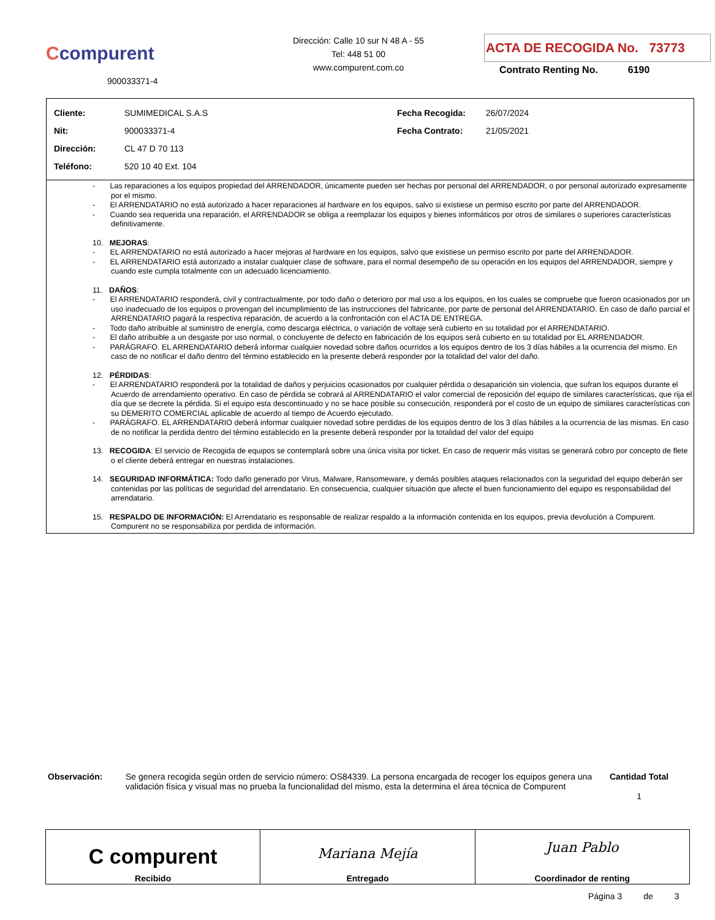Ccompurent
900033371-4
Dirección: Calle 10 sur N 48 A - 55
Tel: 448 51 00
www.compurent.com.co
ACTA DE RECOGIDA No. 73773
Contrato Renting No. 6190
| Cliente: | SUMIMEDICAL S.A.S | Fecha Recogida: | 26/07/2024 |
| Nit: | 900033371-4 | Fecha Contrato: | 21/05/2021 |
| Dirección: | CL 47 D 70 113 | | |
| Teléfono: | 520 10 40 Ext. 104 | | |
- Las reparaciones a los equipos propiedad del ARRENDADOR, únicamente pueden ser hechas por personal del ARRENDADOR, o por personal autorizado expresamente por el mismo.
- El ARRENDATARIO no está autorizado a hacer reparaciones al hardware en los equipos, salvo si existiese un permiso escrito por parte del ARRENDADOR.
- Cuando sea requerida una reparación, el ARRENDADOR se obliga a reemplazar los equipos y bienes informáticos por otros de similares o superiores características definitivamente.
10. MEJORAS:
- EL ARRENDATARIO no está autorizado a hacer mejoras al hardware en los equipos, salvo que existiese un permiso escrito por parte del ARRENDADOR.
- EL ARRENDATARIO está autorizado a instalar cualquier clase de software, para el normal desempeño de su operación en los equipos del ARRENDADOR, siempre y cuando este cumpla totalmente con un adecuado licenciamiento.
11. DAÑOS:
- El ARRENDATARIO responderá, civil y contractualmente, por todo daño o deterioro por mal uso a los equipos, en los cuales se compruebe que fueron ocasionados por un uso inadecuado de los equipos o provengan del incumplimiento de las instrucciones del fabricante, por parte de personal del ARRENDATARIO. En caso de daño parcial el ARRENDATARIO pagará la respectiva reparación, de acuerdo a la confrontación con el ACTA DE ENTREGA.
- Todo daño atribuible al suministro de energía, como descarga eléctrica, o variación de voltaje será cubierto en su totalidad por el ARRENDATARIO.
- El daño atribuible a un desgaste por uso normal, o concluyente de defecto en fabricación de los equipos será cubierto en su totalidad por EL ARRENDADOR.
- PARÁGRAFO. EL ARRENDATARIO deberá informar cualquier novedad sobre daños ocurridos a los equipos dentro de los 3 días hábiles a la ocurrencia del mismo. En caso de no notificar el daño dentro del término establecido en la presente deberá responder por la totalidad del valor del daño.
12. PÉRDIDAS:
- El ARRENDATARIO responderá por la totalidad de daños y perjuicios ocasionados por cualquier pérdida o desaparición sin violencia, que sufran los equipos durante el Acuerdo de arrendamiento operativo. En caso de pérdida se cobrará al ARRENDATARIO el valor comercial de reposición del equipo de similares características, que rija el día que se decrete la pérdida. Si el equipo esta descontinuado y no se hace posible su consecución, responderá por el costo de un equipo de similares características con su DEMERITO COMERCIAL aplicable de acuerdo al tiempo de Acuerdo ejecutado.
- PARÁGRAFO. EL ARRENDATARIO deberá informar cualquier novedad sobre perdidas de los equipos dentro de los 3 días hábiles a la ocurrencia de las mismas. En caso de no notificar la perdida dentro del término establecido en la presente deberá responder por la totalidad del valor del equipo
13. RECOGIDA: El servicio de Recogida de equipos se contemplará sobre una única visita por ticket. En caso de requerir más visitas se generará cobro por concepto de flete o el cliente deberá entregar en nuestras instalaciones.
14. SEGURIDAD INFORMÁTICA: Todo daño generado por Virus, Malware, Ransomeware, y demás posibles ataques relacionados con la seguridad del equipo deberán ser contenidas por las políticas de seguridad del arrendatario. En consecuencia, cualquier situación que afecte el buen funcionamiento del equipo es responsabilidad del arrendatario.
15. RESPALDO DE INFORMACIÓN: El Arrendatario es responsable de realizar respaldo a la información contenida en los equipos, previa devolución a Compurent. Compurent no se responsabiliza por perdida de información.
Observación:
Se genera recogida según orden de servicio número: OS84339. La persona encargada de recoger los equipos genera una validación física y visual mas no prueba la funcionalidad del mismo, esta la determina el área técnica de Compurent
Cantidad Total
1
| C compurent Recibido | Mariana Mejía Entregado | Juan Pablo Coordinador de renting |
Página 3 de 3